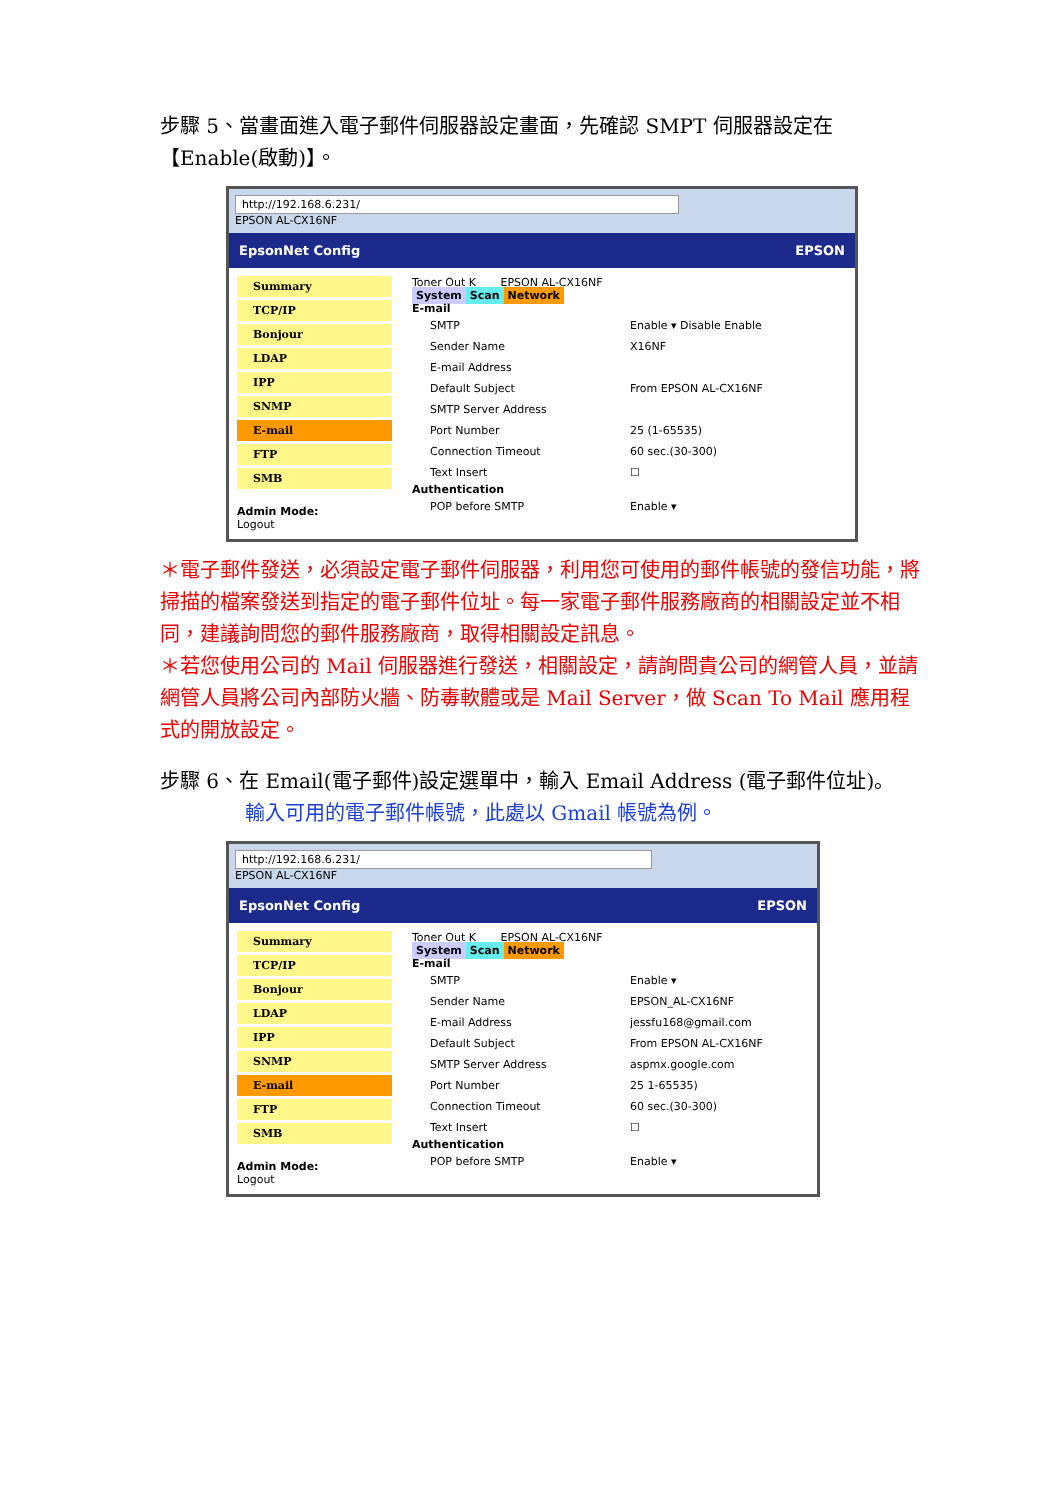步驟 5、當畫面進入電子郵件伺服器設定畫面，先確認 SMPT 伺服器設定在【Enable(啟動)】。
http://192.168.6.231/
EPSON AL-CX16NF
EpsonNet Config EPSON
Summary
TCP/IP
Bonjour
LDAP
IPP
SNMP
E-mail
FTP
SMB
Admin Mode:
Logout
Toner Out K EPSON AL-CX16NF
System Scan Network
E-mail
SMTP Enable ▾ Disable Enable
Sender Name X16NF
E-mail Address
Default Subject From EPSON AL-CX16NF
SMTP Server Address
Port Number 25 (1-65535)
Connection Timeout 60 sec.(30-300)
Text Insert ☐
Authentication
POP before SMTP Enable ▾
＊電子郵件發送，必須設定電子郵件伺服器，利用您可使用的郵件帳號的發信功能，將掃描的檔案發送到指定的電子郵件位址。每一家電子郵件服務廠商的相關設定並不相同，建議詢問您的郵件服務廠商，取得相關設定訊息。
＊若您使用公司的 Mail 伺服器進行發送，相關設定，請詢問貴公司的網管人員，並請網管人員將公司內部防火牆、防毒軟體或是 Mail Server，做 Scan To Mail 應用程式的開放設定。
步驟 6、在 Email(電子郵件)設定選單中，輸入 Email Address (電子郵件位址)。
輸入可用的電子郵件帳號，此處以 Gmail 帳號為例。
http://192.168.6.231/
EPSON AL-CX16NF
EpsonNet Config EPSON
Summary
TCP/IP
Bonjour
LDAP
IPP
SNMP
E-mail
FTP
SMB
Admin Mode:
Logout
Toner Out K EPSON AL-CX16NF
System Scan Network
E-mail
SMTP Enable ▾
Sender Name EPSON_AL-CX16NF
E-mail Address jessfu168@gmail.com
Default Subject From EPSON AL-CX16NF
SMTP Server Address aspmx.google.com
Port Number 25 1-65535)
Connection Timeout 60 sec.(30-300)
Text Insert ☐
Authentication
POP before SMTP Enable ▾